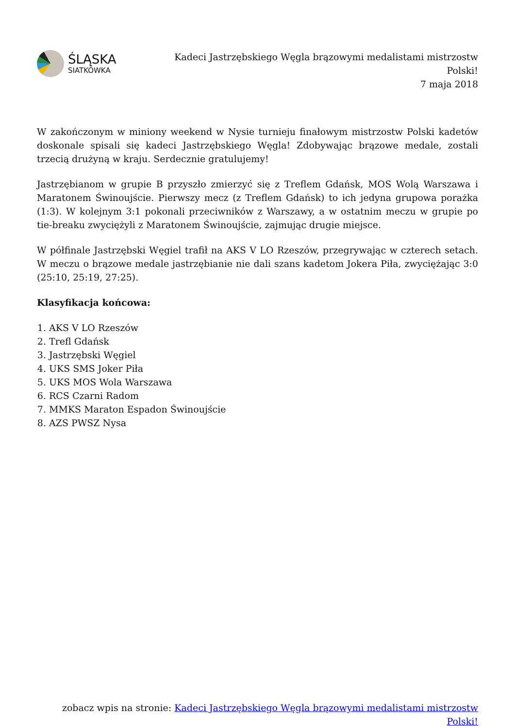ŚLĄSKA
SIATKÓWKA
Kadeci Jastrzębskiego Węgla brązowymi medalistami mistrzostw Polski!
7 maja 2018
W zakończonym w miniony weekend w Nysie turnieju finałowym mistrzostw Polski kadetów doskonale spisali się kadeci Jastrzębskiego Węgla! Zdobywając brązowe medale, zostali trzecią drużyną w kraju. Serdecznie gratulujemy!
Jastrzębianom w grupie B przyszło zmierzyć się z Treflem Gdańsk, MOS Wolą Warszawa i Maratonem Świnoujście. Pierwszy mecz (z Treflem Gdańsk) to ich jedyna grupowa porażka (1:3). W kolejnym 3:1 pokonali przeciwników z Warszawy, a w ostatnim meczu w grupie po tie-breaku zwyciężyli z Maratonem Świnoujście, zajmując drugie miejsce.
W półfinale Jastrzębski Węgiel trafił na AKS V LO Rzeszów, przegrywając w czterech setach. W meczu o brązowe medale jastrzębianie nie dali szans kadetom Jokera Piła, zwyciężając 3:0 (25:10, 25:19, 27:25).
Klasyfikacja końcowa:
1. AKS V LO Rzeszów
2. Trefl Gdańsk
3. Jastrzębski Węgiel
4. UKS SMS Joker Piła
5. UKS MOS Wola Warszawa
6. RCS Czarni Radom
7. MMKS Maraton Espadon Świnoujście
8. AZS PWSZ Nysa
zobacz wpis na stronie: Kadeci Jastrzębskiego Węgla brązowymi medalistami mistrzostw Polski!